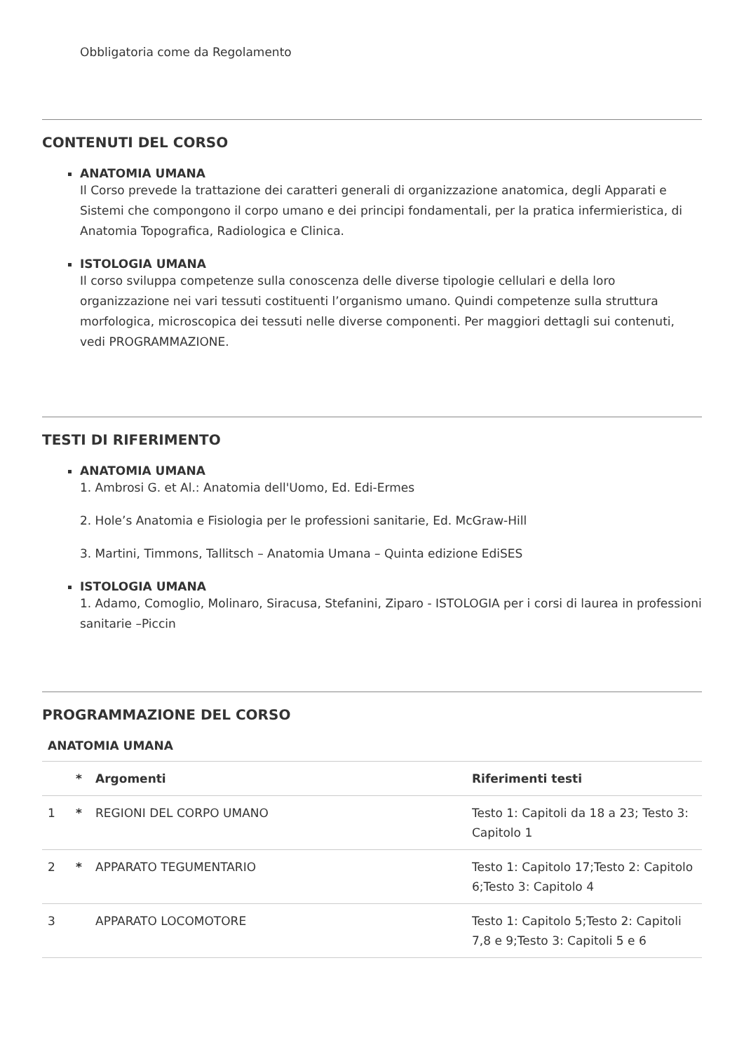Obbligatoria come da Regolamento
CONTENUTI DEL CORSO
ANATOMIA UMANA
Il Corso prevede la trattazione dei caratteri generali di organizzazione anatomica, degli Apparati e Sistemi che compongono il corpo umano e dei principi fondamentali, per la pratica infermieristica, di Anatomia Topografica, Radiologica e Clinica.
ISTOLOGIA UMANA
Il corso sviluppa competenze sulla conoscenza delle diverse tipologie cellulari e della loro organizzazione nei vari tessuti costituenti l’organismo umano. Quindi competenze sulla struttura morfologica, microscopica dei tessuti nelle diverse componenti. Per maggiori dettagli sui contenuti, vedi PROGRAMMAZIONE.
TESTI DI RIFERIMENTO
ANATOMIA UMANA
1. Ambrosi G. et Al.: Anatomia dell'Uomo, Ed. Edi-Ermes
2. Hole’s Anatomia e Fisiologia per le professioni sanitarie, Ed. McGraw-Hill
3. Martini, Timmons, Tallitsch – Anatomia Umana – Quinta edizione EdiSES
ISTOLOGIA UMANA
1. Adamo, Comoglio, Molinaro, Siracusa, Stefanini, Ziparo - ISTOLOGIA per i corsi di laurea in professioni sanitarie –Piccin
PROGRAMMAZIONE DEL CORSO
ANATOMIA UMANA
| | * | Argomenti | Riferimenti testi |
| --- | --- | --- | --- |
| 1 | * | REGIONI DEL CORPO UMANO | Testo 1: Capitoli da 18 a 23; Testo 3: Capitolo 1 |
| 2 | * | APPARATO TEGUMENTARIO | Testo 1: Capitolo 17;Testo 2: Capitolo 6;Testo 3: Capitolo 4 |
| 3 | | APPARATO LOCOMOTORE | Testo 1: Capitolo 5;Testo 2: Capitoli 7,8 e 9;Testo 3: Capitoli 5 e 6 |